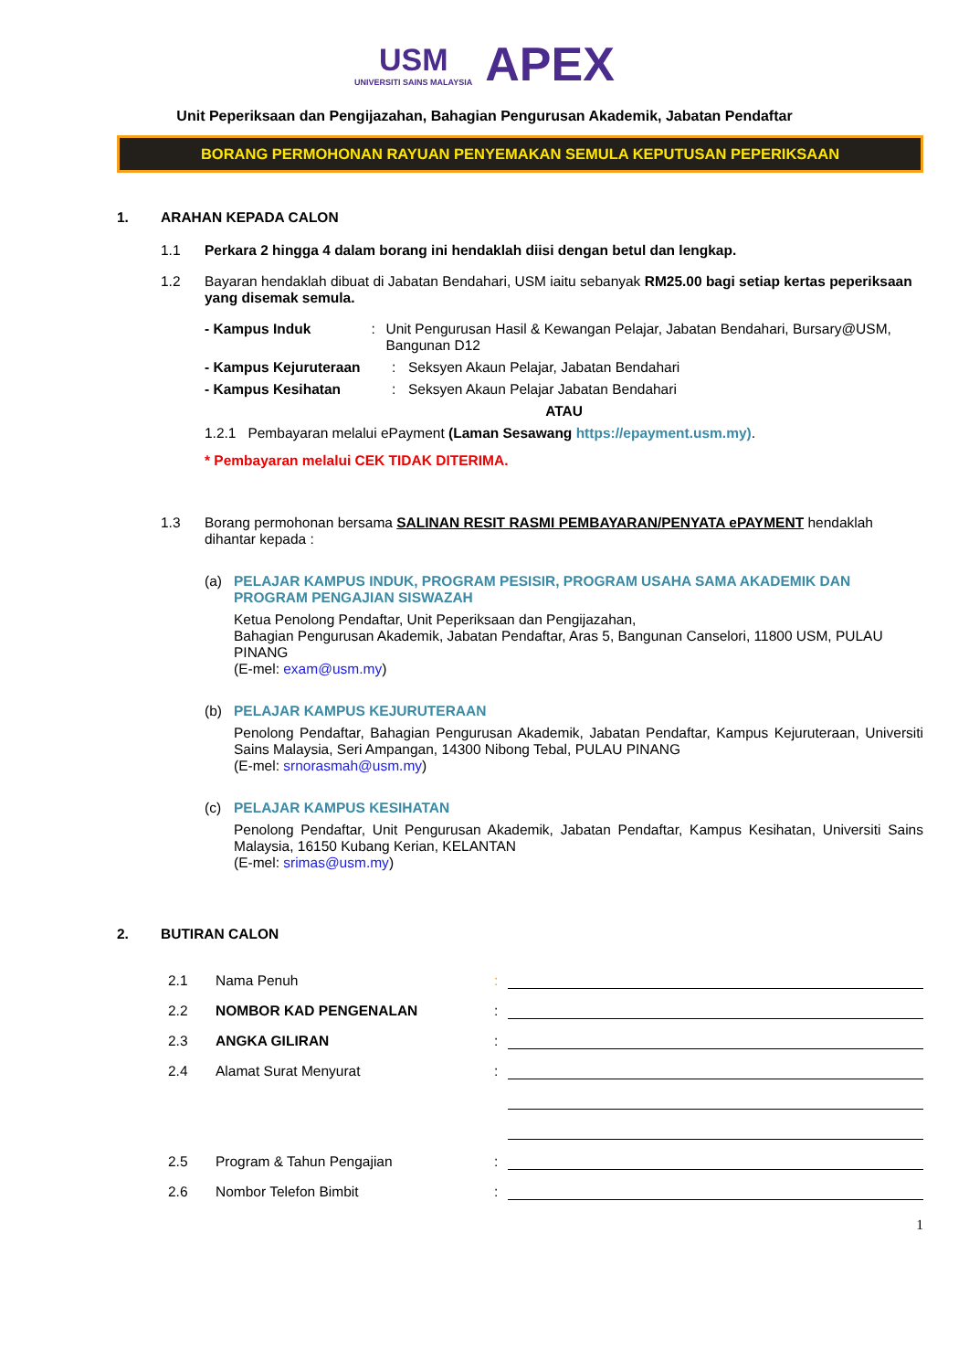USM UNIVERSITI SAINS MALAYSIA APEX
Unit Peperiksaan dan Pengijazahan, Bahagian Pengurusan Akademik, Jabatan Pendaftar
BORANG PERMOHONAN RAYUAN PENYEMAKAN SEMULA KEPUTUSAN PEPERIKSAAN
1. ARAHAN KEPADA CALON
1.1 Perkara 2 hingga 4 dalam borang ini hendaklah diisi dengan betul dan lengkap.
1.2 Bayaran hendaklah dibuat di Jabatan Bendahari, USM iaitu sebanyak RM25.00 bagi setiap kertas peperiksaan yang disemak semula.
- Kampus Induk: Unit Pengurusan Hasil & Kewangan Pelajar, Jabatan Bendahari, Bursary@USM, Bangunan D12
- Kampus Kejuruteraan: Seksyen Akaun Pelajar, Jabatan Bendahari
- Kampus Kesihatan: Seksyen Akaun Pelajar Jabatan Bendahari
ATAU
1.2.1 Pembayaran melalui ePayment (Laman Sesawang https://epayment.usm.my).
* Pembayaran melalui CEK TIDAK DITERIMA.
1.3 Borang permohonan bersama SALINAN RESIT RASMI PEMBAYARAN/PENYATA ePAYMENT hendaklah dihantar kepada :
(a) PELAJAR KAMPUS INDUK, PROGRAM PESISIR, PROGRAM USAHA SAMA AKADEMIK DAN PROGRAM PENGAJIAN SISWAZAH
Ketua Penolong Pendaftar, Unit Peperiksaan dan Pengijazahan,
Bahagian Pengurusan Akademik, Jabatan Pendaftar, Aras 5, Bangunan Canselori, 11800 USM, PULAU PINANG
(E-mel: exam@usm.my)
(b) PELAJAR KAMPUS KEJURUTERAAN
Penolong Pendaftar, Bahagian Pengurusan Akademik, Jabatan Pendaftar, Kampus Kejuruteraan, Universiti Sains Malaysia, Seri Ampangan, 14300 Nibong Tebal, PULAU PINANG
(E-mel: srnorasmah@usm.my)
(c) PELAJAR KAMPUS KESIHATAN
Penolong Pendaftar, Unit Pengurusan Akademik, Jabatan Pendaftar, Kampus Kesihatan, Universiti Sains Malaysia, 16150 Kubang Kerian, KELANTAN
(E-mel: srimas@usm.my)
2. BUTIRAN CALON
2.1 Nama Penuh:
2.2 NOMBOR KAD PENGENALAN:
2.3 ANGKA GILIRAN:
2.4 Alamat Surat Menyurat:
2.5 Program & Tahun Pengajian:
2.6 Nombor Telefon Bimbit:
1